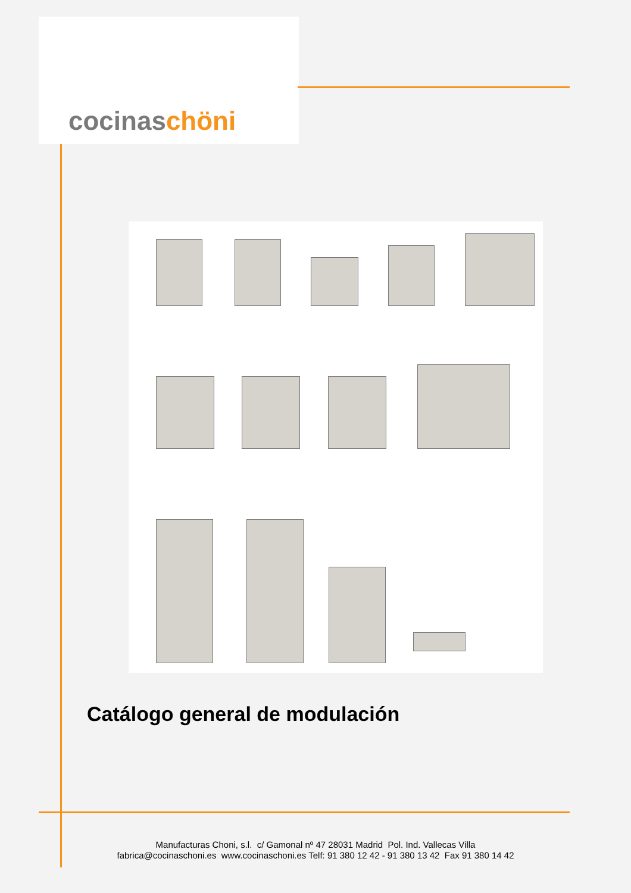cocinaschöni
Catálogo general de modulación
Manufacturas Choni, s.l. c/ Gamonal nº 47 28031 Madrid Pol. Ind. Vallecas Villa
fabrica@cocinaschoni.es www.cocinaschoni.es Telf: 91 380 12 42 - 91 380 13 42 Fax 91 380 14 42